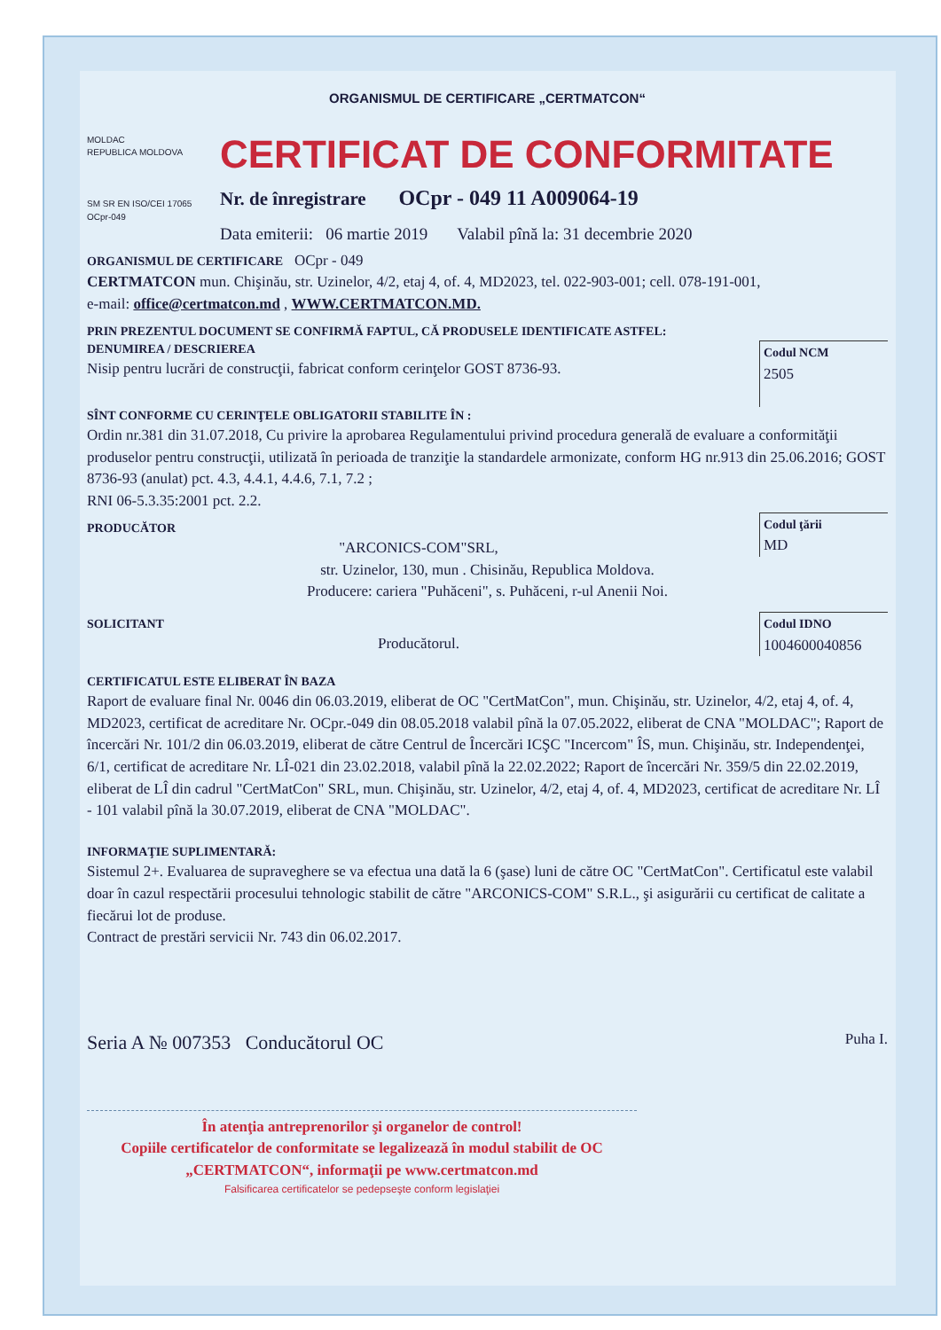ORGANISMUL DE CERTIFICARE „CERTMATCON“
MOLDAC
REPUBLICA MOLDOVA
SM SR EN ISO/CEI 17065
OCpr-049
CERTIFICAT DE CONFORMITATE
Nr. de înregistrare OCpr - 049 11 A009064-19
Data emiterii: 06 martie 2019 Valabil pînă la: 31 decembrie 2020
ORGANISMUL DE CERTIFICARE OCpr - 049
CERTMATCON mun. Chişinău, str. Uzinelor, 4/2, etaj 4, of. 4, MD2023, tel. 022-903-001; cell. 078-191-001,
e-mail: office@certmatcon.md , WWW.CERTMATCON.MD.
PRIN PREZENTUL DOCUMENT SE CONFIRMĂ FAPTUL, CĂ PRODUSELE IDENTIFICATE ASTFEL:
Codul NCM
2505
DENUMIREA / DESCRIEREA
Nisip pentru lucrări de construcţii, fabricat conform cerinţelor GOST 8736-93.
SÎNT CONFORME CU CERINŢELE OBLIGATORII STABILITE ÎN :
Ordin nr.381 din 31.07.2018, Cu privire la aprobarea Regulamentului privind procedura generală de evaluare a conformităţii produselor pentru construcţii, utilizată în perioada de tranziţie la standardele armonizate, conform HG nr.913 din 25.06.2016; GOST 8736-93 (anulat) pct. 4.3, 4.4.1, 4.4.6, 7.1, 7.2 ;
RNI 06-5.3.35:2001 pct. 2.2.
Codul ţării
MD
PRODUCĂTOR
"ARCONICS-COM"SRL,
str. Uzinelor, 130, mun . Chisinău, Republica Moldova.
Producere: cariera "Puhăceni", s. Puhăceni, r-ul Anenii Noi.
Codul IDNO
1004600040856
SOLICITANT
Producătorul.
CERTIFICATUL ESTE ELIBERAT ÎN BAZA
Raport de evaluare final Nr. 0046 din 06.03.2019, eliberat de OC "CertMatCon", mun. Chişinău, str. Uzinelor, 4/2, etaj 4, of. 4, MD2023, certificat de acreditare Nr. OCpr.-049 din 08.05.2018 valabil pînă la 07.05.2022, eliberat de CNA "MOLDAC"; Raport de încercări Nr. 101/2 din 06.03.2019, eliberat de către Centrul de Încercări ICŞC "Incercom" ÎS, mun. Chişinău, str. Independenţei, 6/1, certificat de acreditare Nr. LÎ-021 din 23.02.2018, valabil pînă la 22.02.2022; Raport de încercări Nr. 359/5 din 22.02.2019, eliberat de LÎ din cadrul "CertMatCon" SRL, mun. Chişinău, str. Uzinelor, 4/2, etaj 4, of. 4, MD2023, certificat de acreditare Nr. LÎ - 101 valabil pînă la 30.07.2019, eliberat de CNA "MOLDAC".
INFORMAŢIE SUPLIMENTARĂ:
Sistemul 2+. Evaluarea de supraveghere se va efectua una dată la 6 (şase) luni de către OC "CertMatCon". Certificatul este valabil doar în cazul respectării procesului tehnologic stabilit de către "ARCONICS-COM" S.R.L., şi asigurării cu certificat de calitate a fiecărui lot de produse.
Contract de prestări servicii Nr. 743 din 06.02.2017.
Seria A № 007353 Conducătorul OC Puha I.
În atenţia antreprenorilor şi organelor de control!
Copiile certificatelor de conformitate se legalizează în modul stabilit de OC „CERTMATCON“, informaţii pe www.certmatcon.md
Falsificarea certificatelor se pedepseşte conform legislaţiei